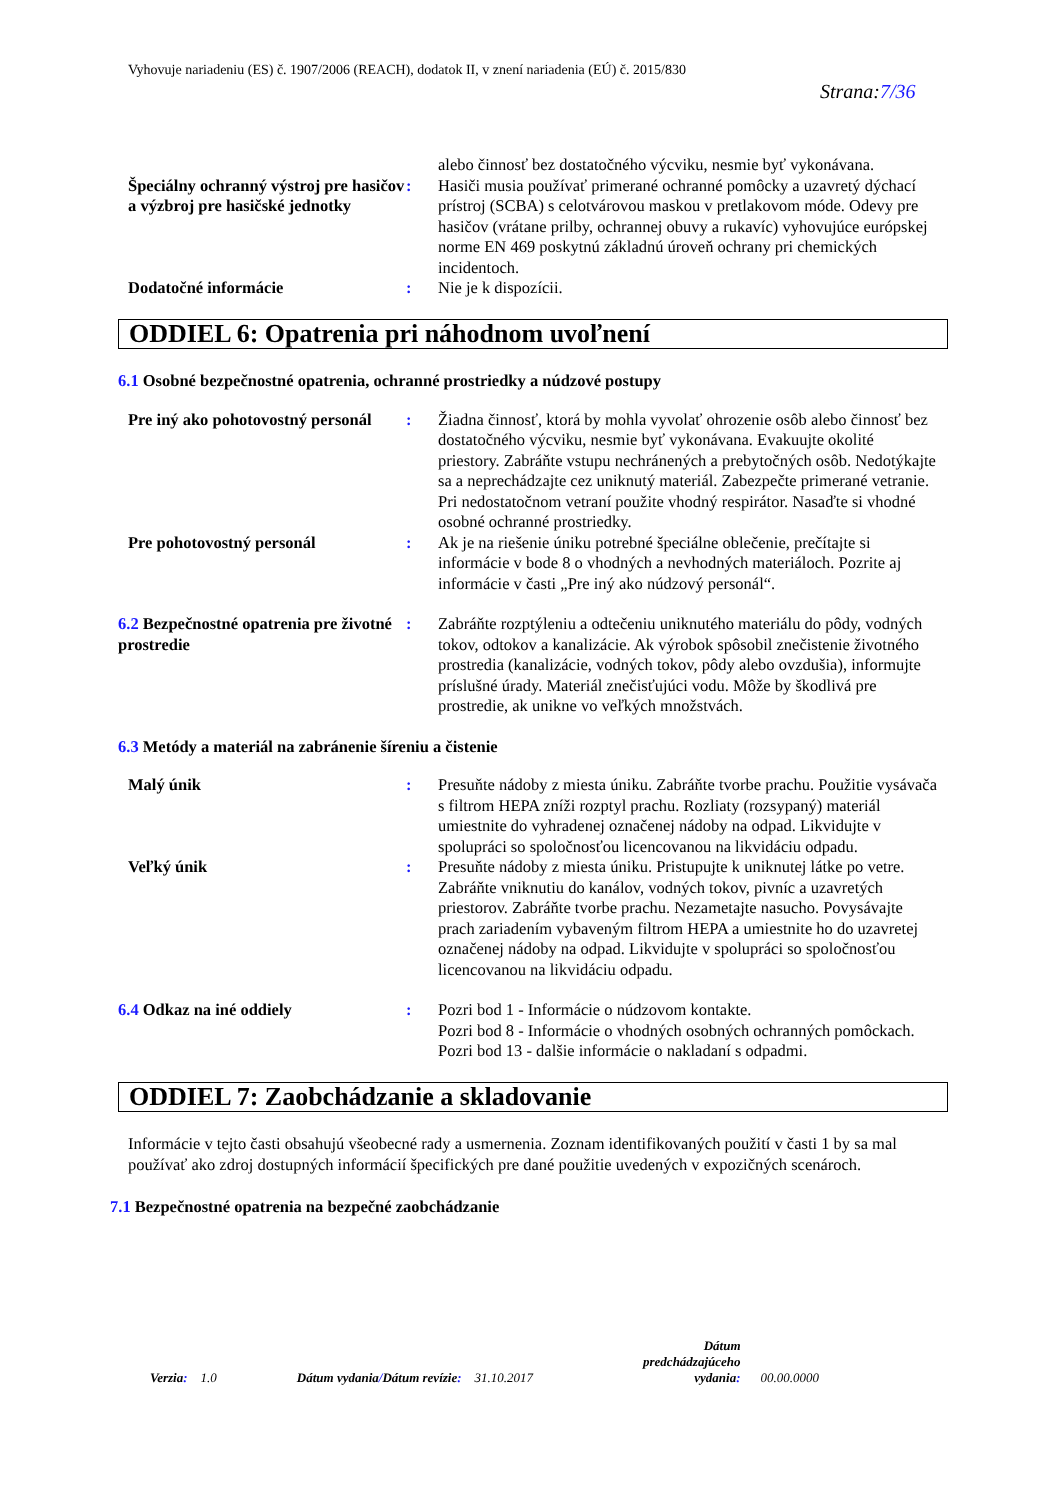Vyhovuje nariadeniu (ES) č. 1907/2006 (REACH), dodatok II, v znení nariadenia (EÚ) č. 2015/830
Strana:7/36
alebo činnosť bez dostatočného výcviku, nesmie byť vykonávana.
Špeciálny ochranný výstroj pre hasičov a výzbroj pre hasičské jednotky
: Hasiči musia používať primerané ochranné pomôcky a uzavretý dýchací prístroj (SCBA) s celotvárovou maskou v pretlakovom móde. Odevy pre hasičov (vrátane prilby, ochrannej obuvy a rukavíc) vyhovujúce európskej norme EN 469 poskytnú základnú úroveň ochrany pri chemických incidentoch.
Dodatočné informácie : Nie je k dispozícii.
ODDIEL 6: Opatrenia pri náhodnom uvoľnení
6.1 Osobné bezpečnostné opatrenia, ochranné prostriedky a núdzové postupy
Pre iný ako pohotovostný personál
: Žiadna činnosť, ktorá by mohla vyvolať ohrozenie osôb alebo činnosť bez dostatočného výcviku, nesmie byť vykonávana. Evakuujte okolité priestory. Zabráňte vstupu nechránených a prebytočných osôb. Nedotýkajte sa a neprechádzajte cez uniknutý materiál. Zabezpečte primerané vetranie. Pri nedostatočnom vetraní použite vhodný respirátor. Nasaďte si vhodné osobné ochranné prostriedky.
Pre pohotovostný personál : Ak je na riešenie úniku potrebné špeciálne oblečenie, prečítajte si informácie v bode 8 o vhodných a nevhodných materiáloch. Pozrite aj informácie v časti „Pre iný ako núdzový personál“.
6.2 Bezpečnostné opatrenia pre životné prostredie
: Zabráňte rozptýleniu a odtečeniu uniknutého materiálu do pôdy, vodných tokov, odtokov a kanalizácie. Ak výrobok spôsobil znečistenie životného prostredia (kanalizácie, vodných tokov, pôdy alebo ovzdušia), informujte príslušné úrady. Materiál znečisťujúci vodu. Môže by škodlivá pre prostredie, ak unikne vo veľkých množstvách.
6.3 Metódy a materiál na zabránenie šíreniu a čistenie
Malý únik : Presuňte nádoby z miesta úniku. Zabráňte tvorbe prachu. Použitie vysávača s filtrom HEPA zníži rozptyl prachu. Rozliaty (rozsypaný) materiál umiestnite do vyhradenej označenej nádoby na odpad. Likvidujte v spolupráci so spoločnosťou licencovanou na likvidáciu odpadu.
Veľký únik : Presuňte nádoby z miesta úniku. Pristupujte k uniknutej látke po vetre. Zabráňte vniknutiu do kanálov, vodných tokov, pivníc a uzavretých priestorov. Zabráňte tvorbe prachu. Nezametajte nasucho. Povysávajte prach zariadením vybaveným filtrom HEPA a umiestnite ho do uzavretej označenej nádoby na odpad. Likvidujte v spolupráci so spoločnosťou licencovanou na likvidáciu odpadu.
6.4 Odkaz na iné oddiely : Pozri bod 1 - Informácie o núdzovom kontakte.
Pozri bod 8 - Informácie o vhodných osobných ochranných pomôckach.
Pozri bod 13 - dalšie informácie o nakladaní s odpadmi.
ODDIEL 7: Zaobchádzanie a skladovanie
Informácie v tejto časti obsahujú všeobecné rady a usmernenia. Zoznam identifikovaných použití v časti 1 by sa mal používať ako zdroj dostupných informácií špecifických pre dané použitie uvedených v expozičných scenároch.
7.1 Bezpečnostné opatrenia na bezpečné zaobchádzanie
Verzia: 1.0
Dátum vydania/Dátum revízie: 31.10.2017
Dátum
predchádzajúceho
vydania:
00.00.0000